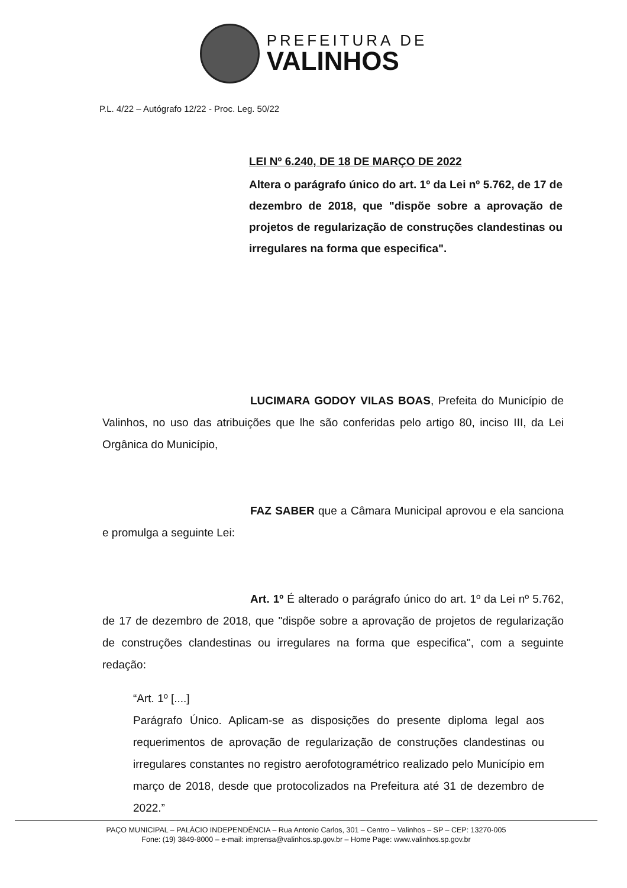PREFEITURA DE
VALINHOS
P.L. 4/22 – Autógrafo 12/22 - Proc. Leg. 50/22
LEI Nº 6.240, DE 18 DE MARÇO DE 2022
Altera o parágrafo único do art. 1º da Lei nº 5.762, de 17 de dezembro de 2018, que "dispõe sobre a aprovação de projetos de regularização de construções clandestinas ou irregulares na forma que especifica".
LUCIMARA GODOY VILAS BOAS, Prefeita do Município de Valinhos, no uso das atribuições que lhe são conferidas pelo artigo 80, inciso III, da Lei Orgânica do Município,
FAZ SABER que a Câmara Municipal aprovou e ela sanciona e promulga a seguinte Lei:
Art. 1º É alterado o parágrafo único do art. 1º da Lei nº 5.762, de 17 de dezembro de 2018, que "dispõe sobre a aprovação de projetos de regularização de construções clandestinas ou irregulares na forma que especifica", com a seguinte redação:
“Art. 1º [....]
Parágrafo Único. Aplicam-se as disposições do presente diploma legal aos requerimentos de aprovação de regularização de construções clandestinas ou irregulares constantes no registro aerofotogramétrico realizado pelo Município em março de 2018, desde que protocolizados na Prefeitura até 31 de dezembro de 2022.”
PAÇO MUNICIPAL – PALÁCIO INDEPENDÊNCIA – Rua Antonio Carlos, 301 – Centro – Valinhos – SP – CEP: 13270-005
Fone: (19) 3849-8000 – e-mail: imprensa@valinhos.sp.gov.br – Home Page: www.valinhos.sp.gov.br